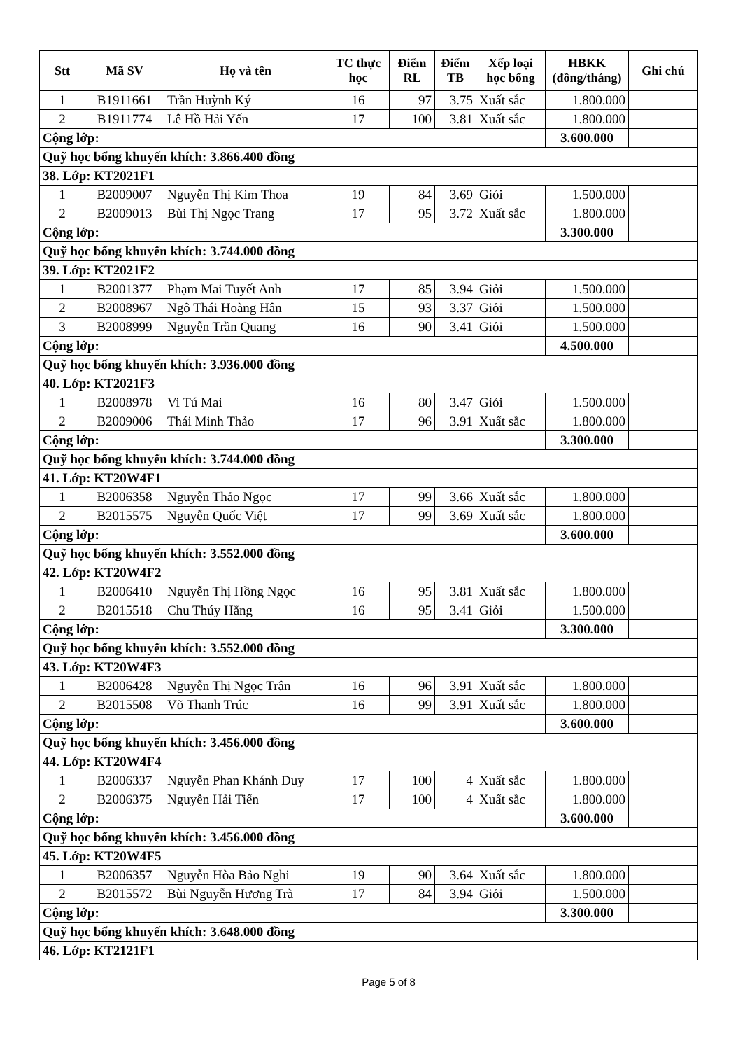| Stt | Mã SV | Họ và tên | TC thực học | Điểm RL | Điểm TB | Xếp loại học bổng | HBKK (đồng/tháng) | Ghi chú |
| --- | --- | --- | --- | --- | --- | --- | --- | --- |
| 1 | B1911661 | Trần Huỳnh Ký | 16 | 97 | 3.75 | Xuất sắc | 1.800.000 | |
| 2 | B1911774 | Lê Hồ Hải Yến | 17 | 100 | 3.81 | Xuất sắc | 1.800.000 | |
| Cộng lớp: | | | | | | | 3.600.000 | |
| Quỹ học bổng khuyến khích: 3.866.400 đồng | | | | | | | | |
| 38. Lớp: KT2021F1 | | | | | | | | |
| 1 | B2009007 | Nguyễn Thị Kim Thoa | 19 | 84 | 3.69 | Giỏi | 1.500.000 | |
| 2 | B2009013 | Bùi Thị Ngọc Trang | 17 | 95 | 3.72 | Xuất sắc | 1.800.000 | |
| Cộng lớp: | | | | | | | 3.300.000 | |
| Quỹ học bổng khuyến khích: 3.744.000 đồng | | | | | | | | |
| 39. Lớp: KT2021F2 | | | | | | | | |
| 1 | B2001377 | Phạm Mai Tuyết Anh | 17 | 85 | 3.94 | Giỏi | 1.500.000 | |
| 2 | B2008967 | Ngô Thái Hoàng Hân | 15 | 93 | 3.37 | Giỏi | 1.500.000 | |
| 3 | B2008999 | Nguyễn Trần Quang | 16 | 90 | 3.41 | Giỏi | 1.500.000 | |
| Cộng lớp: | | | | | | | 4.500.000 | |
| Quỹ học bổng khuyến khích: 3.936.000 đồng | | | | | | | | |
| 40. Lớp: KT2021F3 | | | | | | | | |
| 1 | B2008978 | Vi Tú Mai | 16 | 80 | 3.47 | Giỏi | 1.500.000 | |
| 2 | B2009006 | Thái Minh Thảo | 17 | 96 | 3.91 | Xuất sắc | 1.800.000 | |
| Cộng lớp: | | | | | | | 3.300.000 | |
| Quỹ học bổng khuyến khích: 3.744.000 đồng | | | | | | | | |
| 41. Lớp: KT20W4F1 | | | | | | | | |
| 1 | B2006358 | Nguyễn Thảo Ngọc | 17 | 99 | 3.66 | Xuất sắc | 1.800.000 | |
| 2 | B2015575 | Nguyễn Quốc Việt | 17 | 99 | 3.69 | Xuất sắc | 1.800.000 | |
| Cộng lớp: | | | | | | | 3.600.000 | |
| Quỹ học bổng khuyến khích: 3.552.000 đồng | | | | | | | | |
| 42. Lớp: KT20W4F2 | | | | | | | | |
| 1 | B2006410 | Nguyễn Thị Hồng Ngọc | 16 | 95 | 3.81 | Xuất sắc | 1.800.000 | |
| 2 | B2015518 | Chu Thúy Hằng | 16 | 95 | 3.41 | Giỏi | 1.500.000 | |
| Cộng lớp: | | | | | | | 3.300.000 | |
| Quỹ học bổng khuyến khích: 3.552.000 đồng | | | | | | | | |
| 43. Lớp: KT20W4F3 | | | | | | | | |
| 1 | B2006428 | Nguyễn Thị Ngọc Trân | 16 | 96 | 3.91 | Xuất sắc | 1.800.000 | |
| 2 | B2015508 | Võ Thanh Trúc | 16 | 99 | 3.91 | Xuất sắc | 1.800.000 | |
| Cộng lớp: | | | | | | | 3.600.000 | |
| Quỹ học bổng khuyến khích: 3.456.000 đồng | | | | | | | | |
| 44. Lớp: KT20W4F4 | | | | | | | | |
| 1 | B2006337 | Nguyễn Phan Khánh Duy | 17 | 100 | 4 | Xuất sắc | 1.800.000 | |
| 2 | B2006375 | Nguyễn Hải Tiến | 17 | 100 | 4 | Xuất sắc | 1.800.000 | |
| Cộng lớp: | | | | | | | 3.600.000 | |
| Quỹ học bổng khuyến khích: 3.456.000 đồng | | | | | | | | |
| 45. Lớp: KT20W4F5 | | | | | | | | |
| 1 | B2006357 | Nguyễn Hòa Bảo Nghi | 19 | 90 | 3.64 | Xuất sắc | 1.800.000 | |
| 2 | B2015572 | Bùi Nguyễn Hương Trà | 17 | 84 | 3.94 | Giỏi | 1.500.000 | |
| Cộng lớp: | | | | | | | 3.300.000 | |
| Quỹ học bổng khuyến khích: 3.648.000 đồng | | | | | | | | |
| 46. Lớp: KT2121F1 | | | | | | | | |
Page 5 of 8